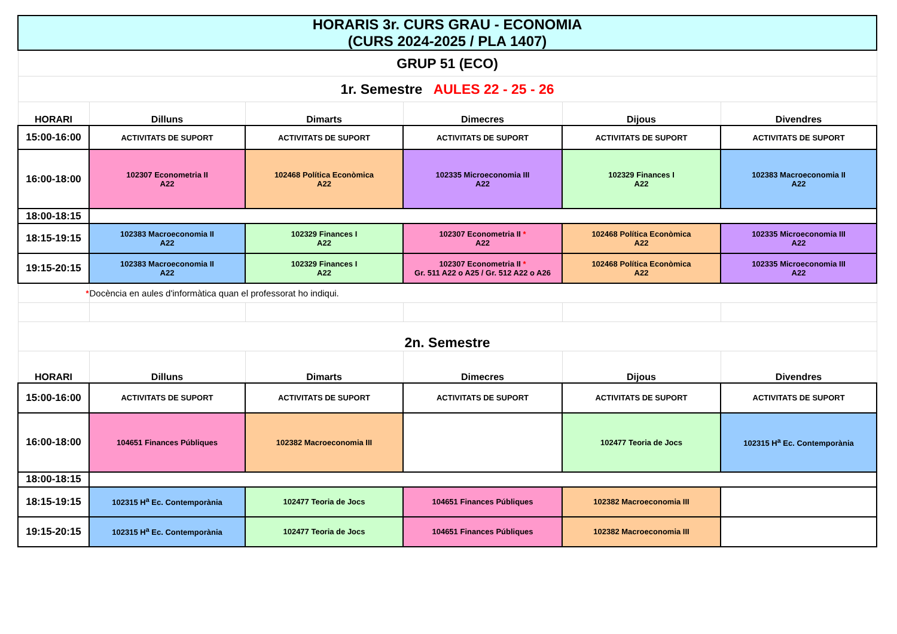| HORARIS 3r. CURS GRAU - ECONOMIA (CURS 2024-2025 / PLA 1407) | | | | | |
| GRUP 51 (ECO) | | | | | |
| 1r. Semestre AULES 22 - 25 - 26 | | | | | |
| HORARI | Dilluns | Dimarts | Dimecres | Dijous | Divendres |
| 15:00-16:00 | ACTIVITATS DE SUPORT | ACTIVITATS DE SUPORT | ACTIVITATS DE SUPORT | ACTIVITATS DE SUPORT | ACTIVITATS DE SUPORT |
| 16:00-18:00 | 102307 Econometria II A22 | 102468 Política Econòmica A22 | 102335 Microeconomia III A22 | 102329 Finances I A22 | 102383 Macroeconomia II A22 |
| 18:00-18:15 | | | | | |
| 18:15-19:15 | 102383 Macroeconomia II A22 | 102329 Finances I A22 | 102307 Econometria II * A22 | 102468 Política Econòmica A22 | 102335 Microeconomia III A22 |
| 19:15-20:15 | 102383 Macroeconomia II A22 | 102329 Finances I A22 | 102307 Econometria II * Gr. 511 A22 o A25 / Gr. 512 A22 o A26 | 102468 Política Econòmica A22 | 102335 Microeconomia III A22 |
| * | Docència en aules d'informàtica quan el professorat ho indiqui. | | | | |
| 2n. Semestre | | | | | |
| HORARI | Dilluns | Dimarts | Dimecres | Dijous | Divendres |
| 15:00-16:00 | ACTIVITATS DE SUPORT | ACTIVITATS DE SUPORT | ACTIVITATS DE SUPORT | ACTIVITATS DE SUPORT | ACTIVITATS DE SUPORT |
| 16:00-18:00 | 104651 Finances Públiques | 102382 Macroeconomia III | | 102477 Teoria de Jocs | 102315 H<sup>a</sup> Ec. Contemporània |
| 18:00-18:15 | | | | | |
| 18:15-19:15 | 102315 H<sup>a</sup> Ec. Contemporània | 102477 Teoria de Jocs | 104651 Finances Públiques | 102382 Macroeconomia III | |
| 19:15-20:15 | 102315 H<sup>a</sup> Ec. Contemporània | 102477 Teoria de Jocs | 104651 Finances Públiques | 102382 Macroeconomia III | |